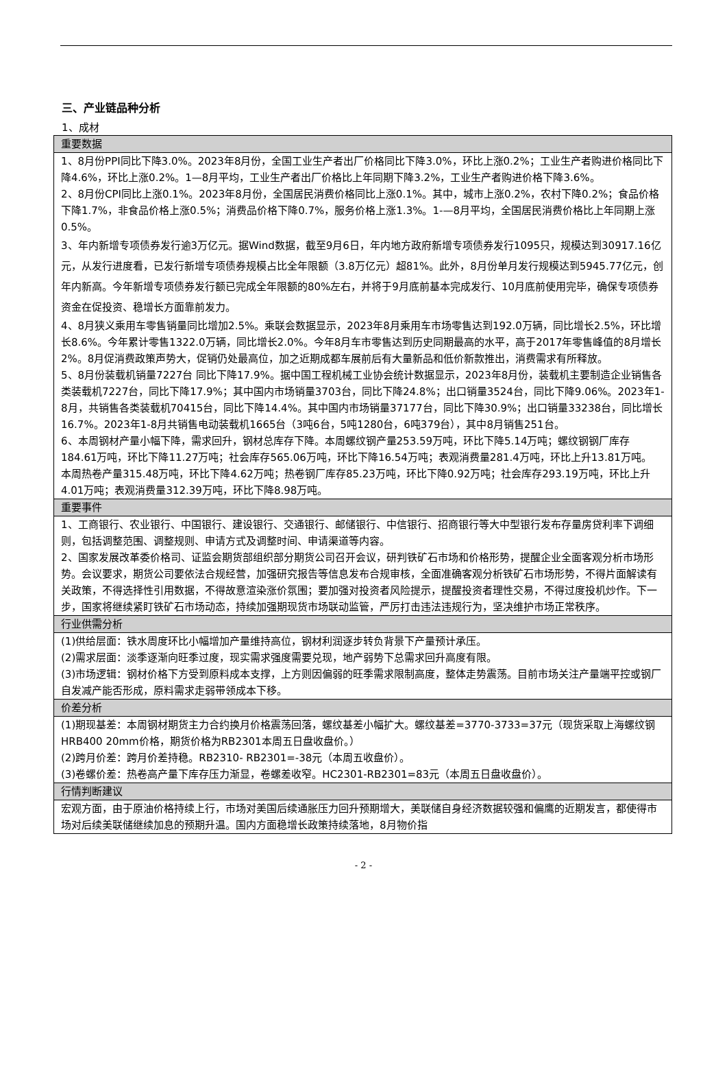三、产业链品种分析
1、成材
| 重要数据 |
| --- |
| 1、8月份PPI同比下降3.0%。2023年8月份，全国工业生产者出厂价格同比下降3.0%，环比上涨0.2%；工业生产者购进价格同比下降4.6%，环比上涨0.2%。1—8月平均，工业生产者出厂价格比上年同期下降3.2%，工业生产者购进价格下降3.6%。 2、8月份CPI同比上涨0.1%。2023年8月份，全国居民消费价格同比上涨0.1%。其中，城市上涨0.2%，农村下降0.2%；食品价格下降1.7%，非食品价格上涨0.5%；消费品价格下降0.7%，服务价格上涨1.3%。1-—8月平均，全国居民消费价格比上年同期上涨0.5%。 3、年内新增专项债券发行逾3万亿元。据Wind数据，截至9月6日，年内地方政府新增专项债券发行1095只，规模达到30917.16亿元，从发行进度看，已发行新增专项债券规模占比全年限额（3.8万亿元）超81%。此外，8月份单月发行规模达到5945.77亿元，创年内新高。今年新增专项债券发行额已完成全年限额的80%左右，并将于9月底前基本完成发行、10月底前使用完毕，确保专项债券资金在促投资、稳增长方面靠前发力。 4、8月狭义乘用车零售销量同比增加2.5%。乘联会数据显示，2023年8月乘用车市场零售达到192.0万辆，同比增长2.5%，环比增长8.6%。今年累计零售1322.0万辆，同比增长2.0%。今年8月车市零售达到历史同期最高的水平，高于2017年零售峰值的8月增长2%。8月促消费政策声势大，促销仍处最高位，加之近期成都车展前后有大量新品和低价新款推出，消费需求有所释放。 5、8月份装载机销量7227台 同比下降17.9%。据中国工程机械工业协会统计数据显示，2023年8月份，装载机主要制造企业销售各类装载机7227台，同比下降17.9%；其中国内市场销量3703台，同比下降24.8%；出口销量3524台，同比下降9.06%。2023年1-8月，共销售各类装载机70415台，同比下降14.4%。其中国内市场销量37177台，同比下降30.9%；出口销量33238台，同比增长16.7%。2023年1-8月共销售电动装载机1665台（3吨6台，5吨1280台，6吨379台），其中8月销售251台。 6、本周钢材产量小幅下降，需求回升，钢材总库存下降。本周螺纹钢产量253.59万吨，环比下降5.14万吨；螺纹钢钢厂库存184.61万吨，环比下降11.27万吨；社会库存565.06万吨，环比下降16.54万吨；表观消费量281.4万吨，环比上升13.81万吨。 本周热卷产量315.48万吨，环比下降4.62万吨；热卷钢厂库存85.23万吨，环比下降0.92万吨；社会库存293.19万吨，环比上升4.01万吨；表观消费量312.39万吨，环比下降8.98万吨。 |
| 重要事件 |
| 1、工商银行、农业银行、中国银行、建设银行、交通银行、邮储银行、中信银行、招商银行等大中型银行发布存量房贷利率下调细则，包括调整范围、调整规则、申请方式及调整时间、申请渠道等内容。 2、国家发展改革委价格司、证监会期货部组织部分期货公司召开会议，研判铁矿石市场和价格形势，提醒企业全面客观分析市场形势。会议要求，期货公司要依法合规经营，加强研究报告等信息发布合规审核，全面准确客观分析铁矿石市场形势，不得片面解读有关政策，不得选择性引用数据，不得故意渲染涨价氛围；要加强对投资者风险提示，提醒投资者理性交易，不得过度投机炒作。下一步，国家将继续紧盯铁矿石市场动态，持续加强期现货市场联动监管，严厉打击违法违规行为，坚决维护市场正常秩序。 |
| 行业供需分析 |
| (1)供给层面：铁水周度环比小幅增加产量维持高位，钢材利润逐步转负背景下产量预计承压。 (2)需求层面：淡季逐渐向旺季过度，现实需求强度需要兑现，地产弱势下总需求回升高度有限。 (3)市场逻辑：钢材价格下方受到原料成本支撑，上方则因偏弱的旺季需求限制高度，整体走势震荡。目前市场关注产量端平控或钢厂自发减产能否形成，原料需求走弱带领成本下移。 |
| 价差分析 |
| (1)期现基差：本周钢材期货主力合约换月价格震荡回落，螺纹基差小幅扩大。螺纹基差=3770-3733=37元（现货采取上海螺纹钢HRB400 20mm价格，期货价格为RB2301本周五日盘收盘价。） (2)跨月价差：跨月价差持稳。RB2310- RB2301=-38元（本周五收盘价）。 (3)卷螺价差：热卷高产量下库存压力渐显，卷螺差收窄。HC2301-RB2301=83元（本周五日盘收盘价）。 |
| 行情判断建议 |
| 宏观方面，由于原油价格持续上行，市场对美国后续通胀压力回升预期增大，美联储自身经济数据较强和偏鹰的近期发言，都使得市场对后续美联储继续加息的预期升温。国内方面稳增长政策持续落地，8月物价指 |
- 2 -